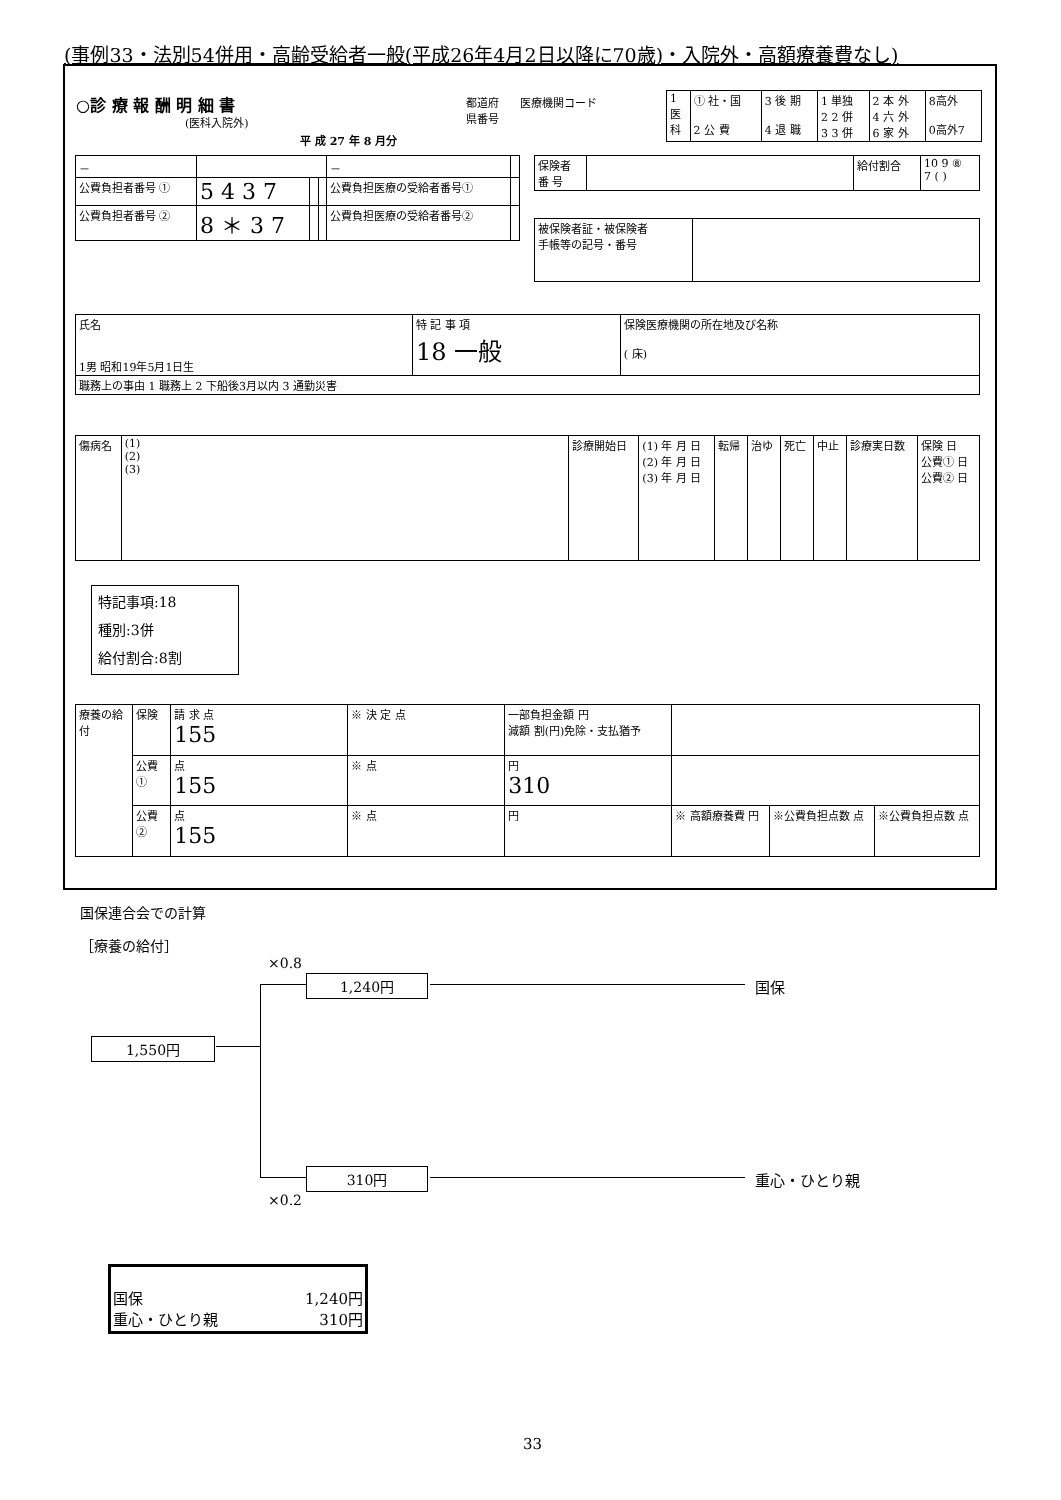(事例33・法別54併用・高齢受給者一般(平成26年4月2日以降に70歳)・入院外・高額療養費なし)
○診 療 報 酬 明 細 書
(医科入院外)
平 成 27 年 8 月分
都道府
県番号
医療機関コード
| 1 医 科 | ① 社・国 2 公 費 | 3 後 期 4 退 職 | 1 単独 2 2 併 3 3 併 | 2 本 外 4 六 外 6 家 外 | 8高外 0高外7 |
| － | | | | － | |
| 公費負担者番号 ① | 5 4 3 7 | | | 公費負担医療の受給者番号① | |
| 公費負担者番号 ② | 8 ＊ 3 7 | | | 公費負担医療の受給者番号② | |
| 保険者 番 号 | | 給付割合 | 10 9 ⑧ 7 ( ) |
| 被保険者証・被保険者 手帳等の記号・番号 | |
| 氏名 1男 昭和19年5月1日生 | 特 記 事 項 18 一般 | 保険医療機関の所在地及び名称 ( 床) |
| 職務上の事由 1 職務上 2 下船後3月以内 3 通勤災害 | | |
| 傷病名 | (1) (2) (3) | 診療開始日 | (1) 年 月 日 (2) 年 月 日 (3) 年 月 日 | 転帰 | 治ゆ | 死亡 | 中止 | 診療実日数 | 保険 日 公費① 日 公費② 日 |
特記事項:18
種別:3併
給付割合:8割
| 療養の給付 | 保険 | 請 求 点 155 | ※ 決 定 点 | 一部負担金額 円 減額 割(円)免除・支払猶予 | | | |
| | 公費① | 点 155 | ※ 点 | 円 310 | | | |
| | 公費② | 点 155 | ※ 点 | 円 | ※ 高額療養費 円 | ※公費負担点数 点 | ※公費負担点数 点 |
国保連合会での計算
［療養の給付］
×0.8
1,240円 国保
1,550円
310円 重心・ひとり親
×0.2
国保 1,240円
重心・ひとり親 310円
33